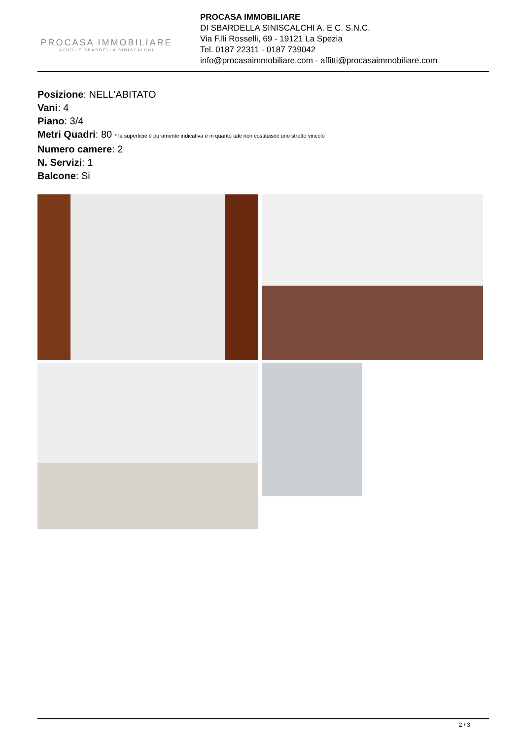PROCASA IMMOBILIARE
ACHILLE SBARDELLA SINISCALCHI
PROCASA IMMOBILIARE
DI SBARDELLA SINISCALCHI A. E C. S.N.C.
Via F.lli Rosselli, 69 - 19121 La Spezia
Tel. 0187 22311 - 0187 739042
info@procasaimmobiliare.com - affitti@procasaimmobiliare.com
Posizione: NELL'ABITATO
Vani: 4
Piano: 3/4
Metri Quadri: 80 * la superficie è puramente indicativa e in quanto tale non costituisce uno stretto vincolo
Numero camere: 2
N. Servizi: 1
Balcone: Si
2 / 3